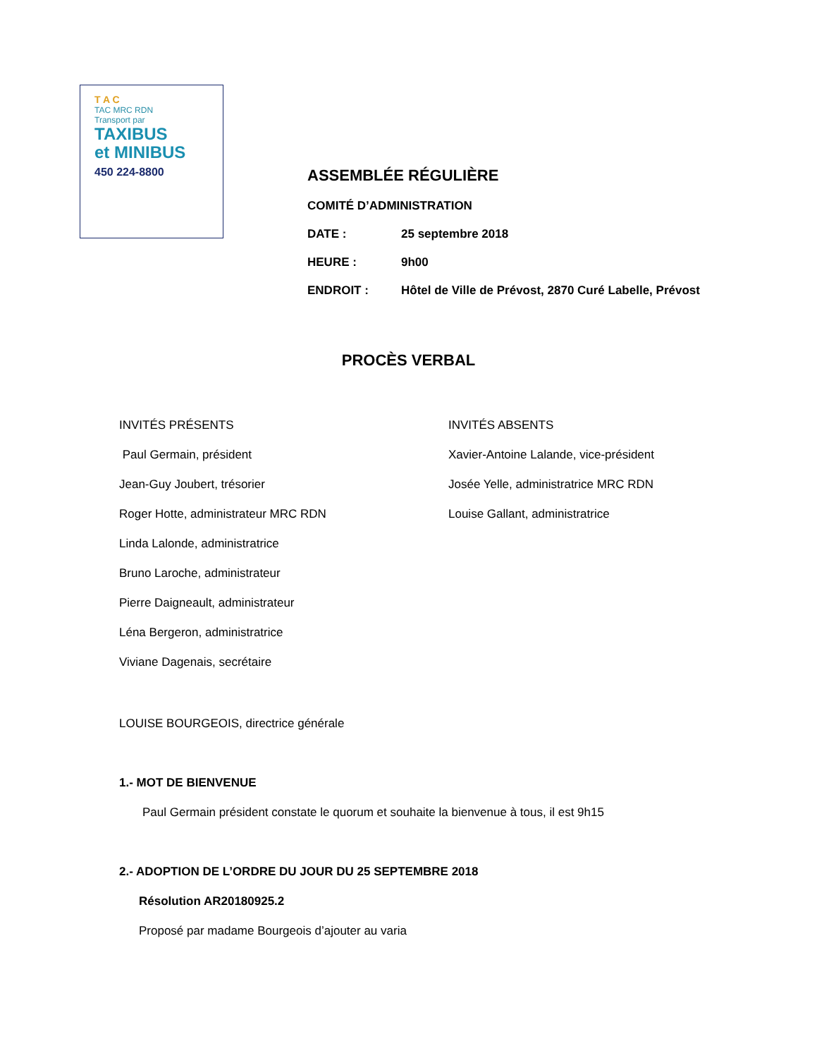T A C
TAC MRC RDN
Transport par
TAXIBUS
et MINIBUS
450 224-8800
ASSEMBLÉE RÉGULIÈRE
COMITÉ D’ADMINISTRATION
DATE : 25 septembre 2018
HEURE : 9h00
ENDROIT : Hôtel de Ville de Prévost, 2870 Curé Labelle, Prévost
PROCÈS VERBAL
INVITÉS PRÉSENTS
Paul Germain, président
Jean-Guy Joubert, trésorier
Roger Hotte, administrateur MRC RDN
Linda Lalonde, administratrice
Bruno Laroche, administrateur
Pierre Daigneault, administrateur
Léna Bergeron, administratrice
Viviane Dagenais, secrétaire
INVITÉS ABSENTS
Xavier-Antoine Lalande, vice-président
Josée Yelle, administratrice MRC RDN
Louise Gallant, administratrice
LOUISE BOURGEOIS, directrice générale
1.- MOT DE BIENVENUE
Paul Germain président constate le quorum et souhaite la bienvenue à tous, il est 9h15
2.- ADOPTION DE L’ORDRE DU JOUR DU 25 SEPTEMBRE 2018
Résolution AR20180925.2
Proposé par madame Bourgeois d’ajouter au varia